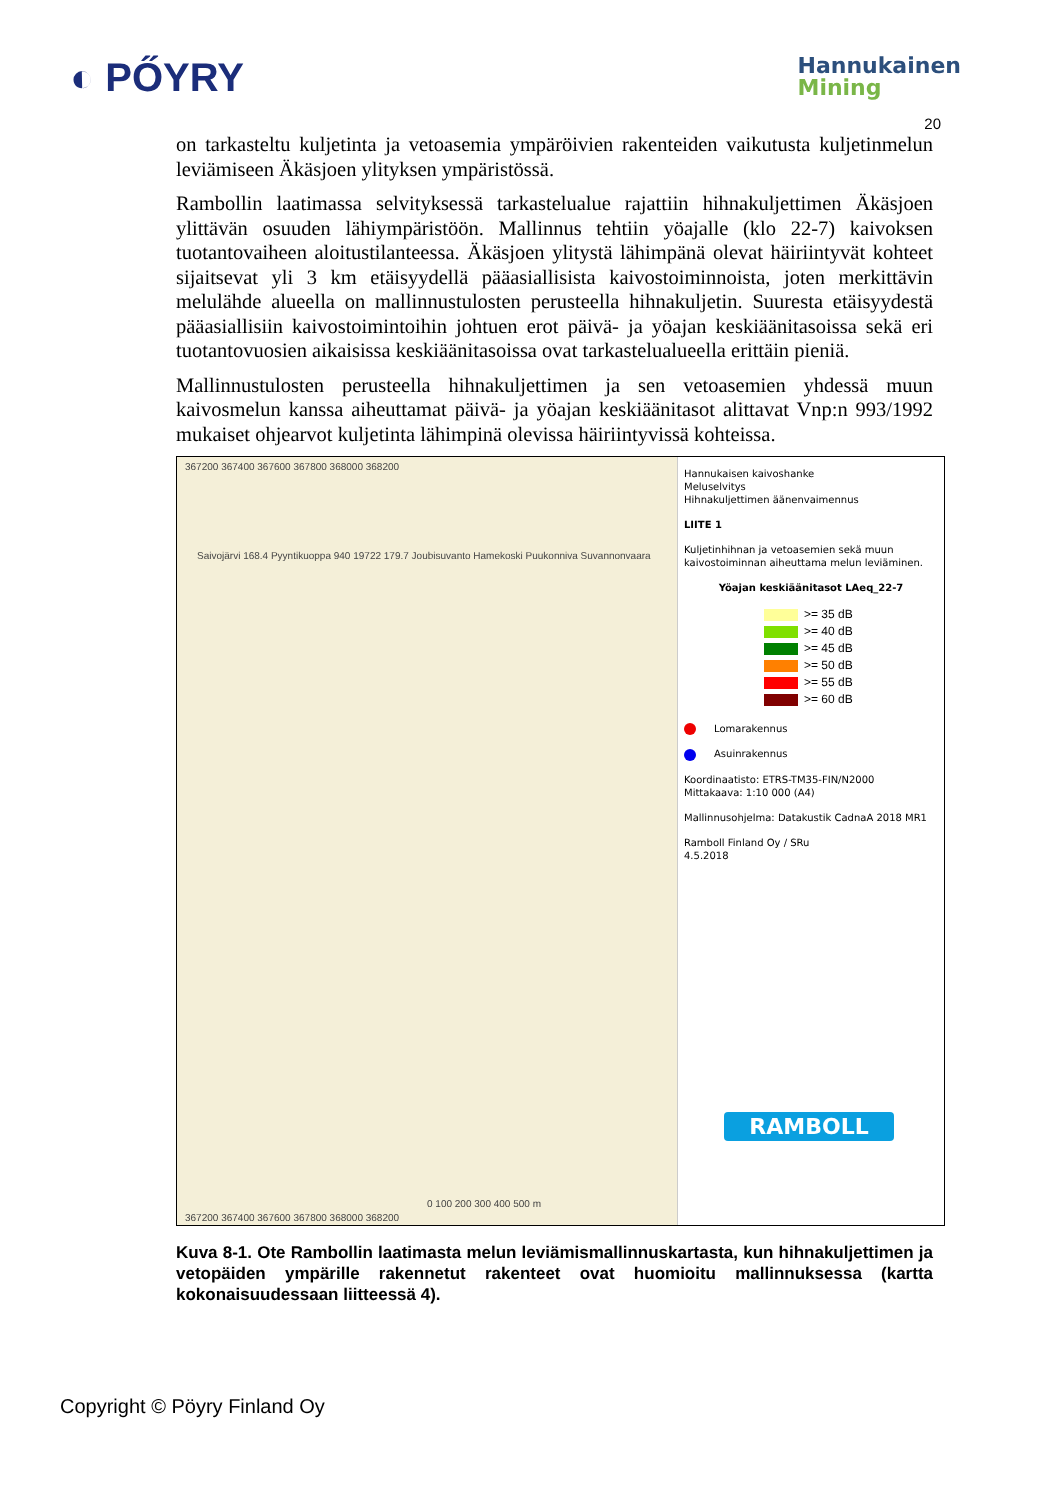◐ PŐYRY
Hannukainen
Mining
20
on tarkasteltu kuljetinta ja vetoasemia ympäröivien rakenteiden vaikutusta kuljetinmelun leviämiseen Äkäsjoen ylityksen ympäristössä.
Rambollin laatimassa selvityksessä tarkastelualue rajattiin hihnakuljettimen Äkäsjoen ylittävän osuuden lähiympäristöön. Mallinnus tehtiin yöajalle (klo 22-7) kaivoksen tuotantovaiheen aloitustilanteessa. Äkäsjoen ylitystä lähimpänä olevat häiriintyvät kohteet sijaitsevat yli 3 km etäisyydellä pääasiallisista kaivostoiminnoista, joten merkittävin melulähde alueella on mallinnustulosten perusteella hihnakuljetin. Suuresta etäisyydestä pääasiallisiin kaivostoimintoihin johtuen erot päivä- ja yöajan keskiäänitasoissa sekä eri tuotantovuosien aikaisissa keskiäänitasoissa ovat tarkastelualueella erittäin pieniä.
Mallinnustulosten perusteella hihnakuljettimen ja sen vetoasemien yhdessä muun kaivosmelun kanssa aiheuttamat päivä- ja yöajan keskiäänitasot alittavat Vnp:n 993/1992 mukaiset ohjearvot kuljetinta lähimpinä olevissa häiriintyvissä kohteissa.
367200 367400 367600 367800 368000 368200
Saivojärvi 168.4 Pyyntikuoppa 940 19722 179.7 Joubisuvanto Hamekoski Puukonniva Suvannonvaara
0 100 200 300 400 500 m
367200 367400 367600 367800 368000 368200
Hannukaisen kaivoshanke
Meluselvitys
Hihnakuljettimen äänenvaimennus
LIITE 1
Kuljetinhihnan ja vetoasemien sekä muun kaivostoiminnan aiheuttama melun leviäminen.
Yöajan keskiäänitasot LAeq_22-7
>= 35 dB
>= 40 dB
>= 45 dB
>= 50 dB
>= 55 dB
>= 60 dB
Lomarakennus
Asuinrakennus
Koordinaatisto: ETRS-TM35-FIN/N2000
Mittakaava: 1:10 000 (A4)
Mallinnusohjelma: Datakustik CadnaA 2018 MR1
Ramboll Finland Oy / SRu
4.5.2018
RAMBOLL
Kuva 8-1. Ote Rambollin laatimasta melun leviämismallinnuskartasta, kun hihnakuljettimen ja vetopäiden ympärille rakennetut rakenteet ovat huomioitu mallinnuksessa (kartta kokonaisuudessaan liitteessä 4).
Copyright © Pöyry Finland Oy